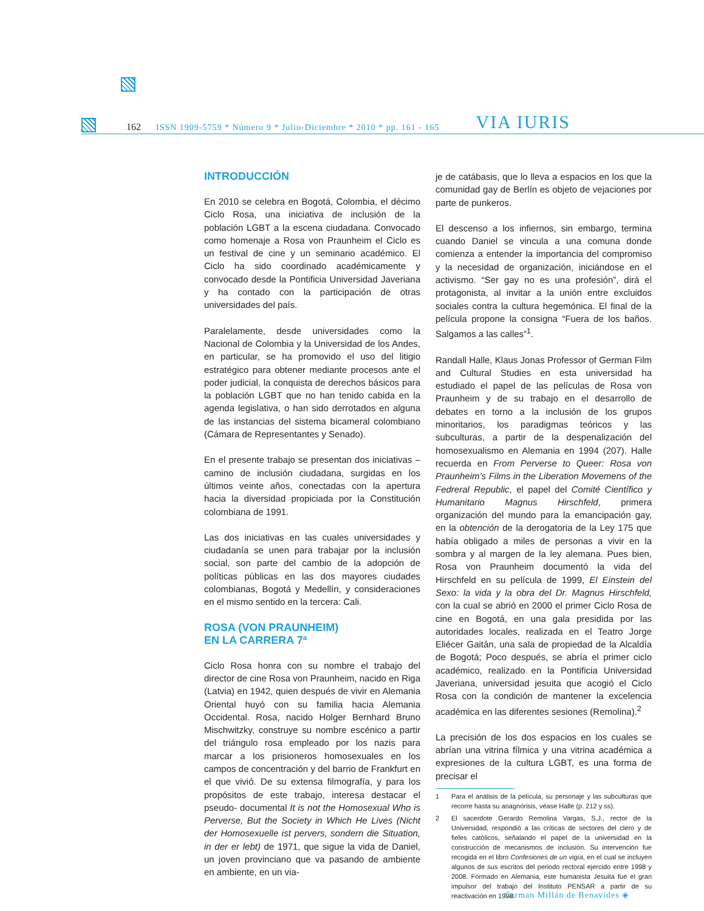162 ISSN 1909-5759 * Número 9 * Julio-Diciembre * 2010 * pp. 161 - 165 VIA IURIS
INTRODUCCIÓN
En 2010 se celebra en Bogotá, Colombia, el décimo Ciclo Rosa, una iniciativa de inclusión de la población LGBT a la escena ciudadana. Convocado como homenaje a Rosa von Praunheim el Ciclo es un festival de cine y un seminario académico. El Ciclo ha sido coordinado académicamente y convocado desde la Pontificia Universidad Javeriana y ha contado con la participación de otras universidades del país.
Paralelamente, desde universidades como la Nacional de Colombia y la Universidad de los Andes, en particular, se ha promovido el uso del litigio estratégico para obtener mediante procesos ante el poder judicial, la conquista de derechos básicos para la población LGBT que no han tenido cabida en la agenda legislativa, o han sido derrotados en alguna de las instancias del sistema bicameral colombiano (Cámara de Representantes y Senado).
En el presente trabajo se presentan dos iniciativas –camino de inclusión ciudadana, surgidas en los últimos veinte años, conectadas con la apertura hacia la diversidad propiciada por la Constitución colombiana de 1991.
Las dos iniciativas en las cuales universidades y ciudadanía se unen para trabajar por la inclusión social, son parte del cambio de la adopción de políticas públicas en las dos mayores ciudades colombianas, Bogotá y Medellín, y consideraciones en el mismo sentido en la tercera: Cali.
ROSA (VON PRAUNHEIM)
EN LA CARRERA 7ª
Ciclo Rosa honra con su nombre el trabajo del director de cine Rosa von Praunheim, nacido en Riga (Latvia) en 1942, quien después de vivir en Alemania Oriental huyó con su familia hacia Alemania Occidental. Rosa, nacido Holger Bernhard Bruno Mischwitzky, construye su nombre escénico a partir del triángulo rosa empleado por los nazis para marcar a los prisioneros homosexuales en los campos de concentración y del barrio de Frankfurt en el que vivió. De su extensa filmografía, y para los propósitos de este trabajo, interesa destacar el pseudo- documental It is not the Homosexual Who is Perverse, But the Society in Which He Lives (Nicht der Homosexuelle ist pervers, sondern die Situation, in der er lebt) de 1971, que sigue la vida de Daniel, un joven provinciano que va pasando de ambiente en ambiente, en un via-
je de catábasis, que lo lleva a espacios en los que la comunidad gay de Berlín es objeto de vejaciones por parte de punkeros.
El descenso a los infiernos, sin embargo, termina cuando Daniel se vincula a una comuna donde comienza a entender la importancia del compromiso y la necesidad de organización, iniciándose en el activismo. “Ser gay no es una profesión”, dirá el protagonista, al invitar a la unión entre excluidos sociales contra la cultura hegemónica. El final de la película propone la consigna “Fuera de los baños. Salgamos a las calles”<sup>1</sup>.
Randall Halle, Klaus Jonas Professor of German Film and Cultural Studies en esta universidad ha estudiado el papel de las películas de Rosa von Praunheim y de su trabajo en el desarrollo de debates en torno a la inclusión de los grupos minoritarios, los paradigmas teóricos y las subculturas, a partir de la despenalización del homosexualismo en Alemania en 1994 (207). Halle recuerda en From Perverse to Queer: Rosa von Praunheim’s Films in the Liberation Movemens of the Fedreral Republic, el papel del Comité Científico y Humanitario Magnus Hirschfeld, primera organización del mundo para la emancipación gay, en la obtención de la derogatoria de la Ley 175 que había obligado a miles de personas a vivir en la sombra y al margen de la ley alemana. Pues bien, Rosa von Praunheim documentó la vida del Hirschfeld en su película de 1999, El Einstein del Sexo: la vida y la obra del Dr. Magnus Hirschfeld, con la cual se abrió en 2000 el primer Ciclo Rosa de cine en Bogotá, en una gala presidida por las autoridades locales, realizada en el Teatro Jorge Eliécer Gaitán, una sala de propiedad de la Alcaldía de Bogotá; Poco después, se abría el primer ciclo académico, realizado en la Pontificia Universidad Javeriana, universidad jesuita que acogió el Ciclo Rosa con la condición de mantener la excelencia académica en las diferentes sesiones (Remolina).<sup>2</sup>
La precisión de los dos espacios en los cuales se abrían una vitrina fílmica y una vitrina académica a expresiones de la cultura LGBT, es una forma de precisar el
1 Para el análisis de la película, su personaje y las subculturas que recorre hasta su anagnórisis, véase Halle (p. 212 y ss).
2 El sacerdote Gerardo Remolina Vargas, S.J., rector de la Universidad, respondió a las críticas de sectores del clero y de fieles católicos, señalando el papel de la universidad en la construcción de mecanismos de inclusión. Su intervención fue recogida en el libro Confesiones de un vigía, en el cual se incluyen algunos de sus escritos del periodo rectoral ejercido entre 1998 y 2008. Formado en Alemania, este humanista Jesuita fue el gran impulsor del trabajo del Instituto PENSAR a partir de su reactivación en 1998.
Carman Millán de Benavides ◈